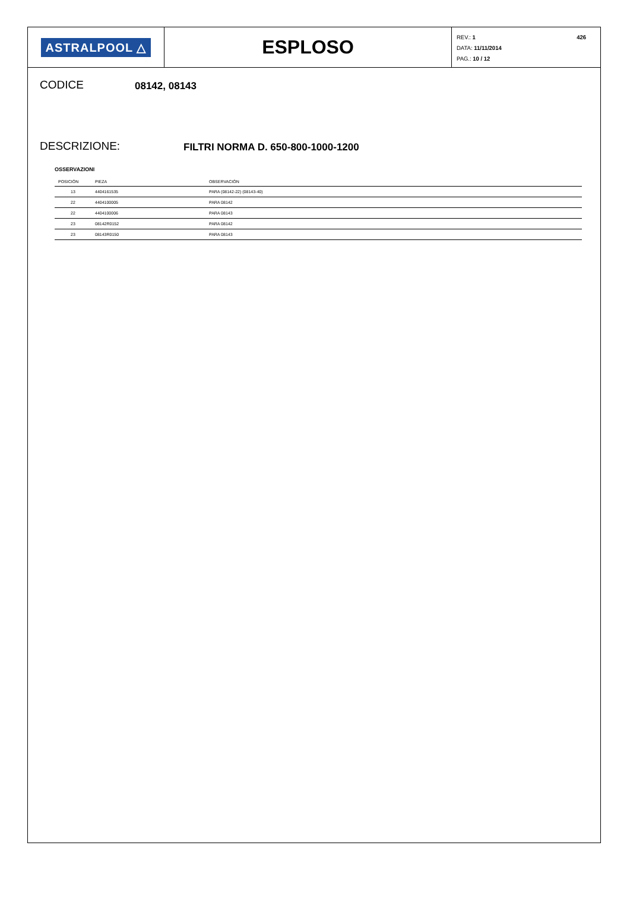ASTRALPOOL △
ESPLOSO
426
REV.: 1
DATA: 11/11/2014
PAG.: 10 / 12
CODICE
08142, 08143
DESCRIZIONE:
FILTRI NORMA D. 650-800-1000-1200
OSSERVAZIONI
| POSICIÓN | PIEZA | OBSERVACIÓN |
| --- | --- | --- |
| 13 | 4404161535 | PARA (08142-22) (08143-40) |
| 22 | 4404100005 | PARA 08142 |
| 22 | 4404100006 | PARA 08143 |
| 23 | 08142R0152 | PARA 08142 |
| 23 | 08143R0150 | PARA 08143 |